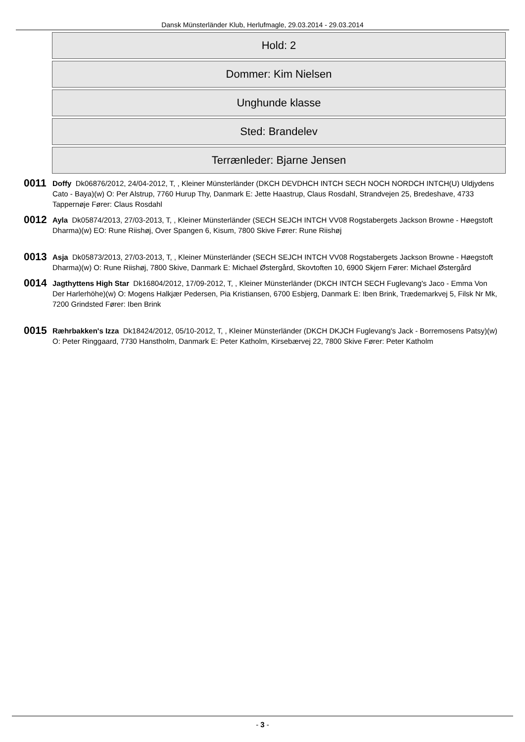Dansk Münsterländer Klub, Herlufmagle, 29.03.2014 - 29.03.2014
Hold: 2
Dommer: Kim Nielsen
Unghunde klasse
Sted: Brandelev
Terrænleder: Bjarne Jensen
0011
Doffy Dk06876/2012, 24/04-2012, T, , Kleiner Münsterländer (DKCH DEVDHCH INTCH SECH NOCH NORDCH INTCH(U) Uldjydens Cato - Baya)(w) O: Per Alstrup, 7760 Hurup Thy, Danmark E: Jette Haastrup, Claus Rosdahl, Strandvejen 25, Bredeshave, 4733 Tappernøje Fører: Claus Rosdahl
0012
Ayla Dk05874/2013, 27/03-2013, T, , Kleiner Münsterländer (SECH SEJCH INTCH VV08 Rogstabergets Jackson Browne - Høegstoft Dharma)(w) EO: Rune Riishøj, Over Spangen 6, Kisum, 7800 Skive Fører: Rune Riishøj
0013
Asja Dk05873/2013, 27/03-2013, T, , Kleiner Münsterländer (SECH SEJCH INTCH VV08 Rogstabergets Jackson Browne - Høegstoft Dharma)(w) O: Rune Riishøj, 7800 Skive, Danmark E: Michael Østergård, Skovtoften 10, 6900 Skjern Fører: Michael Østergård
0014
Jagthyttens High Star Dk16804/2012, 17/09-2012, T, , Kleiner Münsterländer (DKCH INTCH SECH Fuglevang's Jaco - Emma Von Der Harlerhöhe)(w) O: Mogens Halkjær Pedersen, Pia Kristiansen, 6700 Esbjerg, Danmark E: Iben Brink, Trædemarkvej 5, Filsk Nr Mk, 7200 Grindsted Fører: Iben Brink
0015
Ræhrbakken's Izza Dk18424/2012, 05/10-2012, T, , Kleiner Münsterländer (DKCH DKJCH Fuglevang's Jack - Borremosens Patsy)(w) O: Peter Ringgaard, 7730 Hanstholm, Danmark E: Peter Katholm, Kirsebærvej 22, 7800 Skive Fører: Peter Katholm
- 3 -